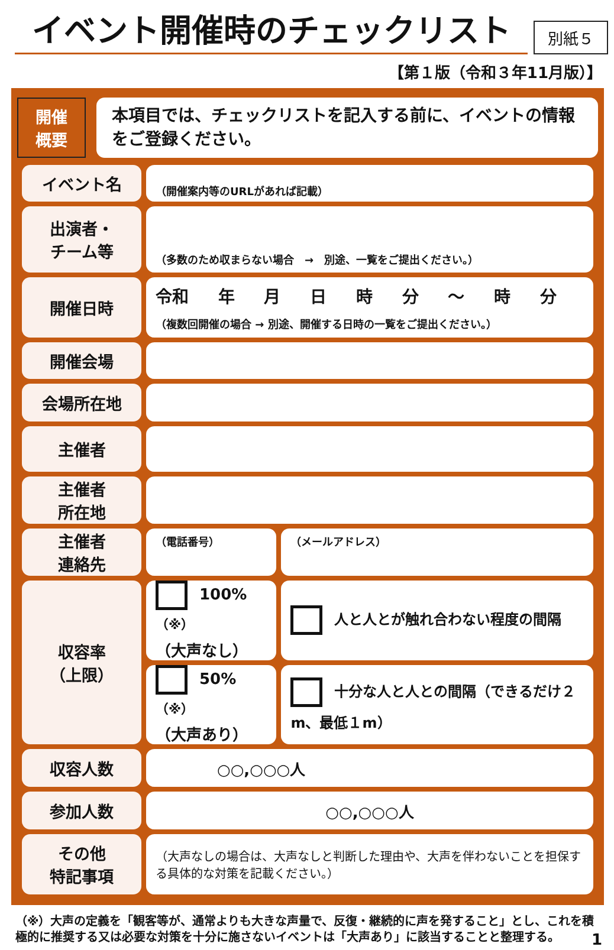イベント開催時のチェックリスト
別紙５
【第１版（令和３年11月版）】
開催
概要
本項目では、チェックリストを記入する前に、イベントの情報をご登録ください。
| イベント名 | （開催案内等のURLがあれば記載） | |
| 出演者・ チーム等 | （多数のため収まらない場合 → 別途、一覧をご提出ください。） | |
| 開催日時 | 令和 年 月 日 時 分 ～ 時 分 （複数回開催の場合 → 別途、開催する日時の一覧をご提出ください。） | |
| 開催会場 | | |
| 会場所在地 | | |
| 主催者 | | |
| 主催者 所在地 | | |
| 主催者 連絡先 | （電話番号） | （メールアドレス） |
| 収容率 （上限） | 100%<sup>（※）</sup> （大声なし） | 人と人とが触れ合わない程度の間隔 |
| | 50%<sup>（※）</sup> （大声あり） | 十分な人と人との間隔（できるだけ２m、最低１m） |
| 収容人数 | ○○,○○○人 | |
| 参加人数 | ○○,○○○人 | |
| その他 特記事項 | （大声なしの場合は、大声なしと判断した理由や、大声を伴わないことを担保する具体的な対策を記載ください。） | |
（※）大声の定義を「観客等が、通常よりも大きな声量で、反復・継続的に声を発すること」とし、これを積極的に推奨する又は必要な対策を十分に施さないイベントは「大声あり」に該当することと整理する。 1